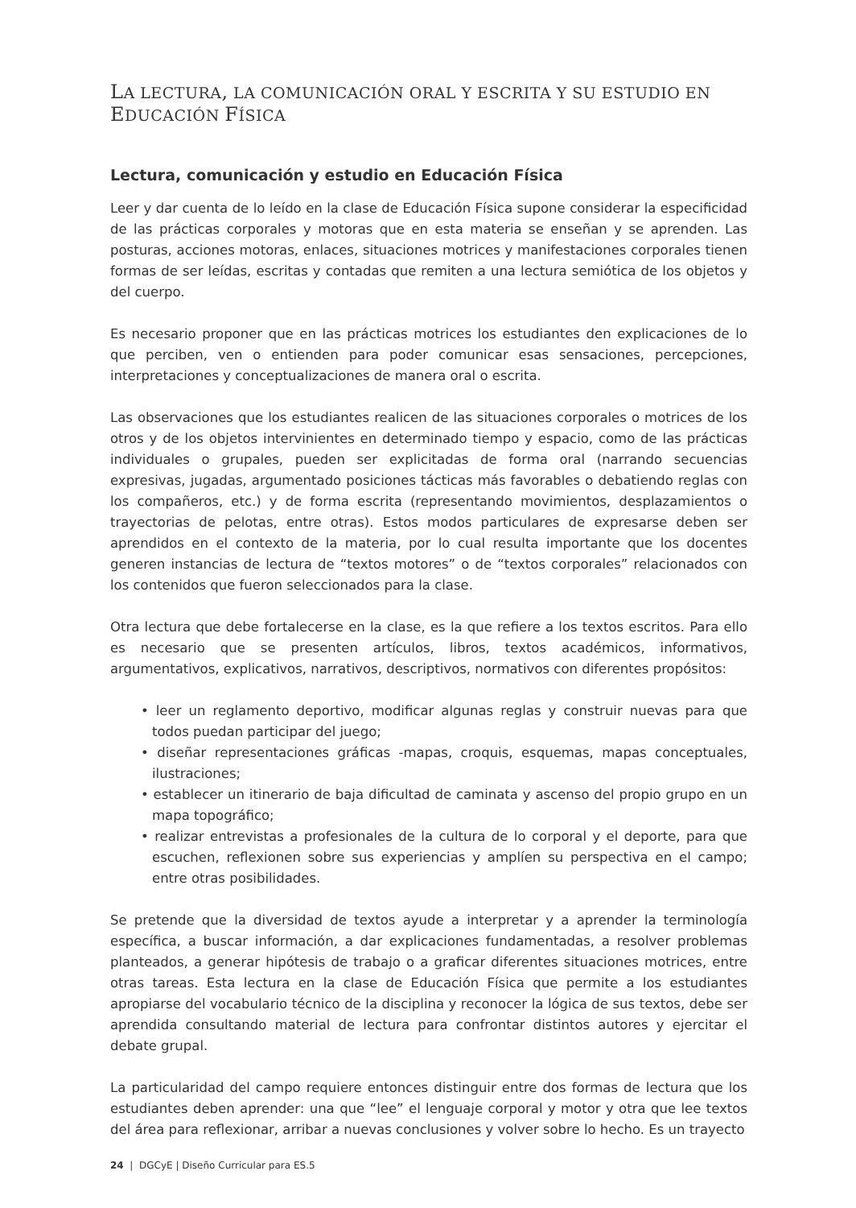LA LECTURA, LA COMUNICACIÓN ORAL Y ESCRITA Y SU ESTUDIO EN EDUCACIÓN FÍSICA
Lectura, comunicación y estudio en Educación Física
Leer y dar cuenta de lo leído en la clase de Educación Física supone considerar la especificidad de las prácticas corporales y motoras que en esta materia se enseñan y se aprenden. Las posturas, acciones motoras, enlaces, situaciones motrices y manifestaciones corporales tienen formas de ser leídas, escritas y contadas que remiten a una lectura semiótica de los objetos y del cuerpo.
Es necesario proponer que en las prácticas motrices los estudiantes den explicaciones de lo que perciben, ven o entienden para poder comunicar esas sensaciones, percepciones, interpretaciones y conceptualizaciones de manera oral o escrita.
Las observaciones que los estudiantes realicen de las situaciones corporales o motrices de los otros y de los objetos intervinientes en determinado tiempo y espacio, como de las prácticas individuales o grupales, pueden ser explicitadas de forma oral (narrando secuencias expresivas, jugadas, argumentado posiciones tácticas más favorables o debatiendo reglas con los compañeros, etc.) y de forma escrita (representando movimientos, desplazamientos o trayectorias de pelotas, entre otras). Estos modos particulares de expresarse deben ser aprendidos en el contexto de la materia, por lo cual resulta importante que los docentes generen instancias de lectura de “textos motores” o de “textos corporales” relacionados con los contenidos que fueron seleccionados para la clase.
Otra lectura que debe fortalecerse en la clase, es la que refiere a los textos escritos. Para ello es necesario que se presenten artículos, libros, textos académicos, informativos, argumentativos, explicativos, narrativos, descriptivos, normativos con diferentes propósitos:
• leer un reglamento deportivo, modificar algunas reglas y construir nuevas para que todos puedan participar del juego;
• diseñar representaciones gráficas -mapas, croquis, esquemas, mapas conceptuales, ilustraciones;
• establecer un itinerario de baja dificultad de caminata y ascenso del propio grupo en un mapa topográfico;
• realizar entrevistas a profesionales de la cultura de lo corporal y el deporte, para que escuchen, reflexionen sobre sus experiencias y amplíen su perspectiva en el campo; entre otras posibilidades.
Se pretende que la diversidad de textos ayude a interpretar y a aprender la terminología específica, a buscar información, a dar explicaciones fundamentadas, a resolver problemas planteados, a generar hipótesis de trabajo o a graficar diferentes situaciones motrices, entre otras tareas. Esta lectura en la clase de Educación Física que permite a los estudiantes apropiarse del vocabulario técnico de la disciplina y reconocer la lógica de sus textos, debe ser aprendida consultando material de lectura para confrontar distintos autores y ejercitar el debate grupal.
La particularidad del campo requiere entonces distinguir entre dos formas de lectura que los estudiantes deben aprender: una que “lee” el lenguaje corporal y motor y otra que lee textos del área para reflexionar, arribar a nuevas conclusiones y volver sobre lo hecho. Es un trayecto
24 | DGCyE | Diseño Curricular para ES.5